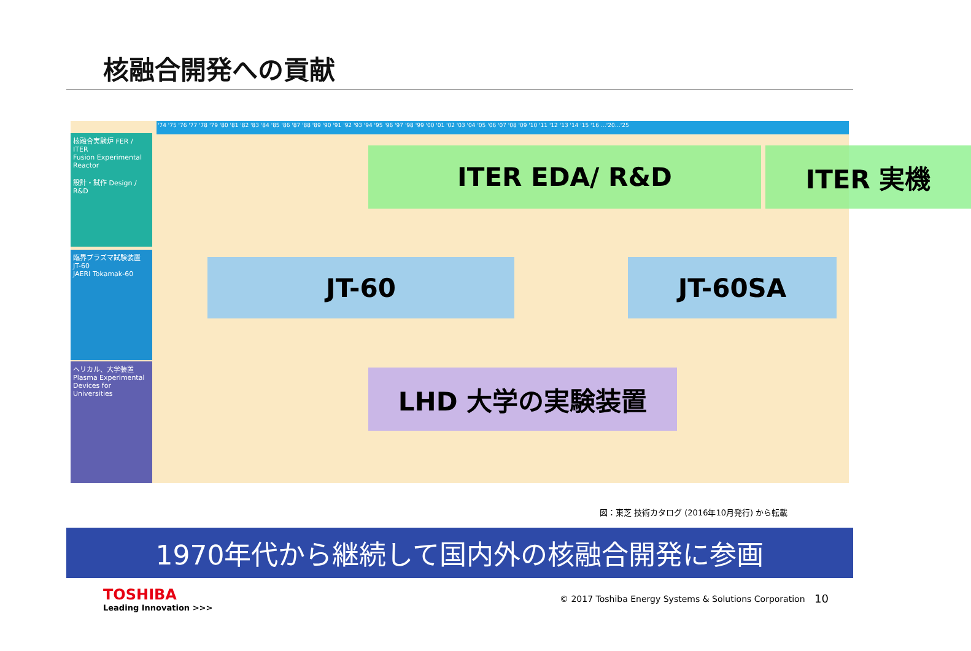核融合開発への貢献
'74 '75 '76 '77 '78 '79 '80 '81 '82 '83 '84 '85 '86 '87 '88 '89 '90 '91 '92 '93 '94 '95 '96 '97 '98 '99 '00 '01 '02 '03 '04 '05 '06 '07 '08 '09 '10 '11 '12 '13 '14 '15 '16 …'20…'25
核融合実験炉 FER / ITER
Fusion Experimental Reactor
設計・試作 Design / R&D
臨界プラズマ試験装置 JT-60
JAERI Tokamak-60
ヘリカル、大学装置
Plasma Experimental Devices for Universities
ITER EDA/ R&D ITER 実機
JT-60 JT-60SA
LHD 大学の実験装置
図：東芝 技術カタログ (2016年10月発行) から転載
1970年代から継続して国内外の核融合開発に参画
TOSHIBA
Leading Innovation >>>
© 2017 Toshiba Energy Systems & Solutions Corporation
10